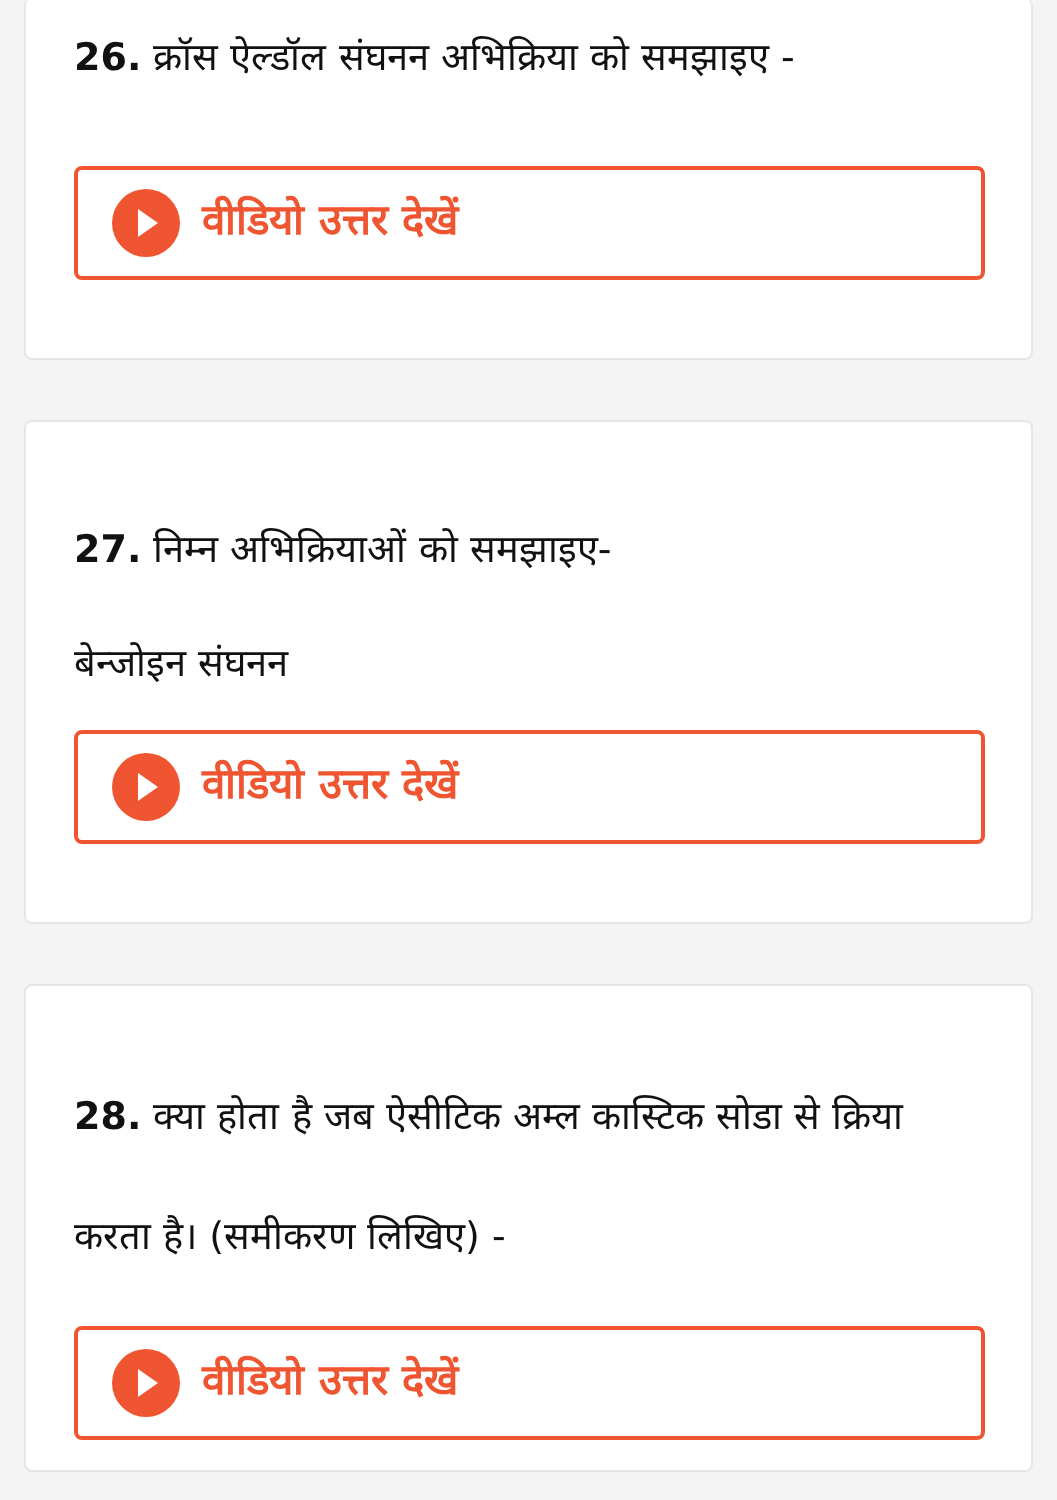26. क्रॉस ऐल्डॉल संघनन अभिक्रिया को समझाइए -
वीडियो उत्तर देखें
27. निम्न अभिक्रियाओं को समझाइए-
बेन्जोइन संघनन
वीडियो उत्तर देखें
28. क्या होता है जब ऐसीटिक अम्ल कास्टिक सोडा से क्रिया करता है। (समीकरण लिखिए) -
वीडियो उत्तर देखें